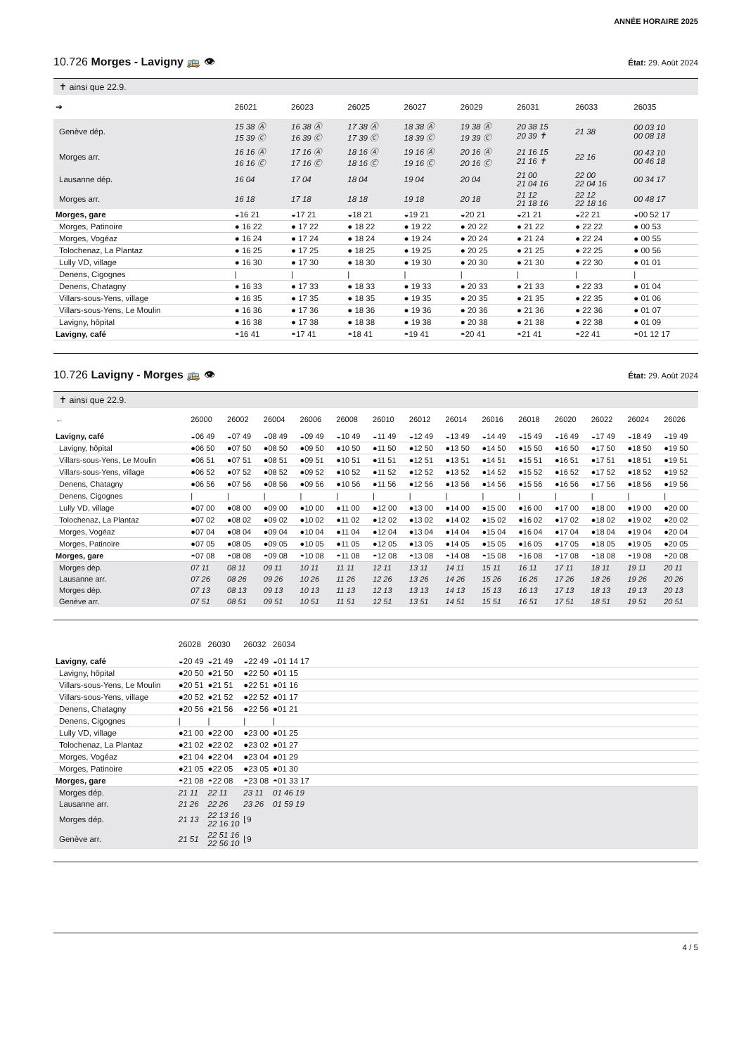ANNÉE HORAIRE 2025
10.726 Morges - Lavigny 🚌 👁 État: 29. Août 2024
✝ ainsi que 22.9.
| ➔ | 26021 | 26023 | 26025 | 26027 | 26029 | 26031 | 26033 | 26035 |
| --- | --- | --- | --- | --- | --- | --- | --- | --- |
| Genève dép. | 15 38 Ⓐ 15 39 Ⓒ | 16 38 Ⓐ 16 39 Ⓒ | 17 38 Ⓐ 17 39 Ⓒ | 18 38 Ⓐ 18 39 Ⓒ | 19 38 Ⓐ 19 39 Ⓒ | 20 38 15 20 39 ✝ | 21 38 | 00 03 10 00 08 18 |
| Morges arr. | 16 16 Ⓐ 16 16 Ⓒ | 17 16 Ⓐ 17 16 Ⓒ | 18 16 Ⓐ 18 16 Ⓒ | 19 16 Ⓐ 19 16 Ⓒ | 20 16 Ⓐ 20 16 Ⓒ | 21 16 15 21 16 ✝ | 22 16 | 00 43 10 00 46 18 |
| Lausanne dép. | 16 04 | 17 04 | 18 04 | 19 04 | 20 04 | 21 00 21 04 16 | 22 00 22 04 16 | 00 34 17 |
| Morges arr. | 16 18 | 17 18 | 18 18 | 19 18 | 20 18 | 21 12 21 18 16 | 22 12 22 18 16 | 00 48 17 |
| Morges, gare | ◒16 21 | ◒17 21 | ◒18 21 | ◒19 21 | ◒20 21 | ◒21 21 | ◒22 21 | ◒00 52 17 |
| Morges, Patinoire | ● 16 22 | ● 17 22 | ● 18 22 | ● 19 22 | ● 20 22 | ● 21 22 | ● 22 22 | ● 00 53 |
| Morges, Vogéaz | ● 16 24 | ● 17 24 | ● 18 24 | ● 19 24 | ● 20 24 | ● 21 24 | ● 22 24 | ● 00 55 |
| Tolochenaz, La Plantaz | ● 16 25 | ● 17 25 | ● 18 25 | ● 19 25 | ● 20 25 | ● 21 25 | ● 22 25 | ● 00 56 |
| Lully VD, village | ● 16 30 | ● 17 30 | ● 18 30 | ● 19 30 | ● 20 30 | ● 21 30 | ● 22 30 | ● 01 01 |
| Denens, Cigognes | / | / | / | / | / | / | / | / |
| Denens, Chatagny | ● 16 33 | ● 17 33 | ● 18 33 | ● 19 33 | ● 20 33 | ● 21 33 | ● 22 33 | ● 01 04 |
| Villars-sous-Yens, village | ● 16 35 | ● 17 35 | ● 18 35 | ● 19 35 | ● 20 35 | ● 21 35 | ● 22 35 | ● 01 06 |
| Villars-sous-Yens, Le Moulin | ● 16 36 | ● 17 36 | ● 18 36 | ● 19 36 | ● 20 36 | ● 21 36 | ● 22 36 | ● 01 07 |
| Lavigny, hôpital | ● 16 38 | ● 17 38 | ● 18 38 | ● 19 38 | ● 20 38 | ● 21 38 | ● 22 38 | ● 01 09 |
| Lavigny, café | ◓16 41 | ◓17 41 | ◓18 41 | ◓19 41 | ◓20 41 | ◓21 41 | ◓22 41 | ◓01 12 17 |
10.726 Lavigny - Morges 🚌 👁 État: 29. Août 2024
✝ ainsi que 22.9.
| ← | 26000 | 26002 | 26004 | 26006 | 26008 | 26010 | 26012 | 26014 | 26016 | 26018 | 26020 | 26022 | 26024 | 26026 |
| --- | --- | --- | --- | --- | --- | --- | --- | --- | --- | --- | --- | --- | --- | --- |
| Lavigny, café | ◒06 49 | ◒07 49 | ◒08 49 | ◒09 49 | ◒10 49 | ◒11 49 | ◒12 49 | ◒13 49 | ◒14 49 | ◒15 49 | ◒16 49 | ◒17 49 | ◒18 49 | ◒19 49 |
| Lavigny, hôpital | ●06 50 | ●07 50 | ●08 50 | ●09 50 | ●10 50 | ●11 50 | ●12 50 | ●13 50 | ●14 50 | ●15 50 | ●16 50 | ●17 50 | ●18 50 | ●19 50 |
| Villars-sous-Yens, Le Moulin | ●06 51 | ●07 51 | ●08 51 | ●09 51 | ●10 51 | ●11 51 | ●12 51 | ●13 51 | ●14 51 | ●15 51 | ●16 51 | ●17 51 | ●18 51 | ●19 51 |
| Villars-sous-Yens, village | ●06 52 | ●07 52 | ●08 52 | ●09 52 | ●10 52 | ●11 52 | ●12 52 | ●13 52 | ●14 52 | ●15 52 | ●16 52 | ●17 52 | ●18 52 | ●19 52 |
| Denens, Chatagny | ●06 56 | ●07 56 | ●08 56 | ●09 56 | ●10 56 | ●11 56 | ●12 56 | ●13 56 | ●14 56 | ●15 56 | ●16 56 | ●17 56 | ●18 56 | ●19 56 |
| Denens, Cigognes | / | / | / | / | / | / | / | / | / | / | / | / | / | / |
| Lully VD, village | ●07 00 | ●08 00 | ●09 00 | ●10 00 | ●11 00 | ●12 00 | ●13 00 | ●14 00 | ●15 00 | ●16 00 | ●17 00 | ●18 00 | ●19 00 | ●20 00 |
| Tolochenaz, La Plantaz | ●07 02 | ●08 02 | ●09 02 | ●10 02 | ●11 02 | ●12 02 | ●13 02 | ●14 02 | ●15 02 | ●16 02 | ●17 02 | ●18 02 | ●19 02 | ●20 02 |
| Morges, Vogéaz | ●07 04 | ●08 04 | ●09 04 | ●10 04 | ●11 04 | ●12 04 | ●13 04 | ●14 04 | ●15 04 | ●16 04 | ●17 04 | ●18 04 | ●19 04 | ●20 04 |
| Morges, Patinoire | ●07 05 | ●08 05 | ●09 05 | ●10 05 | ●11 05 | ●12 05 | ●13 05 | ●14 05 | ●15 05 | ●16 05 | ●17 05 | ●18 05 | ●19 05 | ●20 05 |
| Morges, gare | ◓07 08 | ◓08 08 | ◓09 08 | ◓10 08 | ◓11 08 | ◓12 08 | ◓13 08 | ◓14 08 | ◓15 08 | ◓16 08 | ◓17 08 | ◓18 08 | ◓19 08 | ◓20 08 |
| Morges dép. | 07 11 | 08 11 | 09 11 | 10 11 | 11 11 | 12 11 | 13 11 | 14 11 | 15 11 | 16 11 | 17 11 | 18 11 | 19 11 | 20 11 |
| Lausanne arr. | 07 26 | 08 26 | 09 26 | 10 26 | 11 26 | 12 26 | 13 26 | 14 26 | 15 26 | 16 26 | 17 26 | 18 26 | 19 26 | 20 26 |
| Morges dép. | 07 13 | 08 13 | 09 13 | 10 13 | 11 13 | 12 13 | 13 13 | 14 13 | 15 13 | 16 13 | 17 13 | 18 13 | 19 13 | 20 13 |
| Genève arr. | 07 51 | 08 51 | 09 51 | 10 51 | 11 51 | 12 51 | 13 51 | 14 51 | 15 51 | 16 51 | 17 51 | 18 51 | 19 51 | 20 51 |
| | 26028 | 26030 | 26032 | 26034 | |
| --- | --- | --- | --- | --- | --- |
| Lavigny, café | ◒20 49 | ◒21 49 | ◒22 49 | ◒01 14 17 | |
| Lavigny, hôpital | ●20 50 | ●21 50 | ●22 50 | ●01 15 | |
| Villars-sous-Yens, Le Moulin | ●20 51 | ●21 51 | ●22 51 | ●01 16 | |
| Villars-sous-Yens, village | ●20 52 | ●21 52 | ●22 52 | ●01 17 | |
| Denens, Chatagny | ●20 56 | ●21 56 | ●22 56 | ●01 21 | |
| Denens, Cigognes | / | / | / | / | |
| Lully VD, village | ●21 00 | ●22 00 | ●23 00 | ●01 25 | |
| Tolochenaz, La Plantaz | ●21 02 | ●22 02 | ●23 02 | ●01 27 | |
| Morges, Vogéaz | ●21 04 | ●22 04 | ●23 04 | ●01 29 | |
| Morges, Patinoire | ●21 05 | ●22 05 | ●23 05 | ●01 30 | |
| Morges, gare | ◓21 08 | ◓22 08 | ◓23 08 | ◓01 33 17 | |
| Morges dép. | 21 11 | 22 11 | 23 11 | 01 46 19 | |
| Lausanne arr. | 21 26 | 22 26 | 23 26 | 01 59 19 | |
| Morges dép. | 21 13 | 22 13 16 22 16 10 | ⌊9 | | |
| Genève arr. | 21 51 | 22 51 16 22 56 10 | ⌊9 | | |
4 / 5